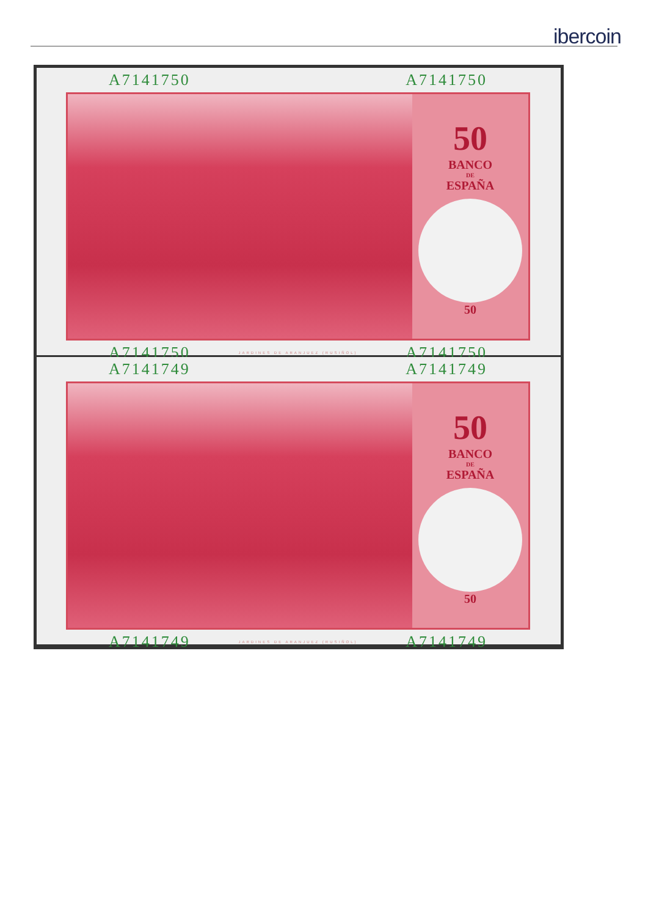ibercoin
A7141750 A7141750
50
BANCO
DE
ESPAÑA
50
A7141750 JARDINES DE ARANJUEZ (RUSIÑOL) A7141750
A7141749 A7141749
50
BANCO
DE
ESPAÑA
50
A7141749 JARDINES DE ARANJUEZ (RUSIÑOL) A7141749